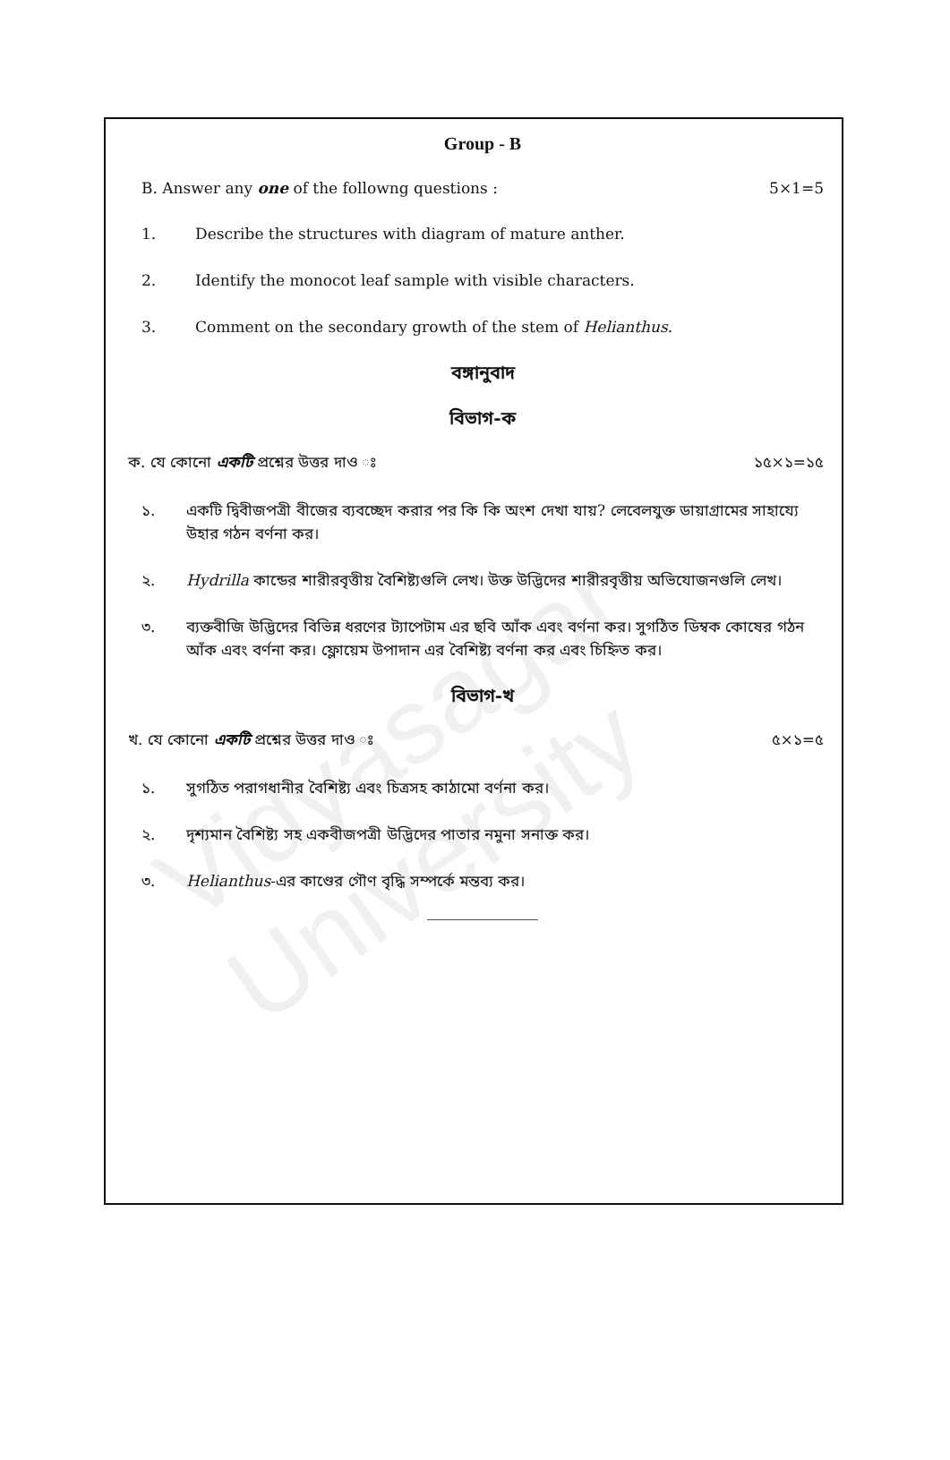Vidyasagar University
Group - B
B. Answer any one of the followng questions : 5×1=5
1. Describe the structures with diagram of mature anther.
2. Identify the monocot leaf sample with visible characters.
3. Comment on the secondary growth of the stem of Helianthus.
বঙ্গানুবাদ
বিভাগ-ক
ক. যে কোনো একটি প্রশ্নের উত্তর দাও ঃ ১৫×১=১৫
১. একটি দ্বিবীজপত্রী বীজের ব্যবচ্ছেদ করার পর কি কি অংশ দেখা যায়? লেবেলযুক্ত ডায়াগ্রামের সাহায্যে উহার গঠন বর্ণনা কর।
২. Hydrilla কান্ডের শারীরবৃত্তীয় বৈশিষ্ট্যগুলি লেখ। উক্ত উদ্ভিদের শারীরবৃত্তীয় অভিযোজনগুলি লেখ।
৩. ব্যক্তবীজি উদ্ভিদের বিভিন্ন ধরণের ট্যাপেটাম এর ছবি আঁক এবং বর্ণনা কর। সুগঠিত ডিম্বক কোষের গঠন আঁক এবং বর্ণনা কর। ফ্লোয়েম উপাদান এর বৈশিষ্ট্য বর্ণনা কর এবং চিহ্নিত কর।
বিভাগ-খ
খ. যে কোনো একটি প্রশ্নের উত্তর দাও ঃ ৫×১=৫
১. সুগঠিত পরাগধানীর বৈশিষ্ট্য এবং চিত্রসহ কাঠামো বর্ণনা কর।
২. দৃশ্যমান বৈশিষ্ট্য সহ একবীজপত্রী উদ্ভিদের পাতার নমুনা সনাক্ত কর।
৩. Helianthus-এর কাণ্ডের গৌণ বৃদ্ধি সম্পর্কে মন্তব্য কর।